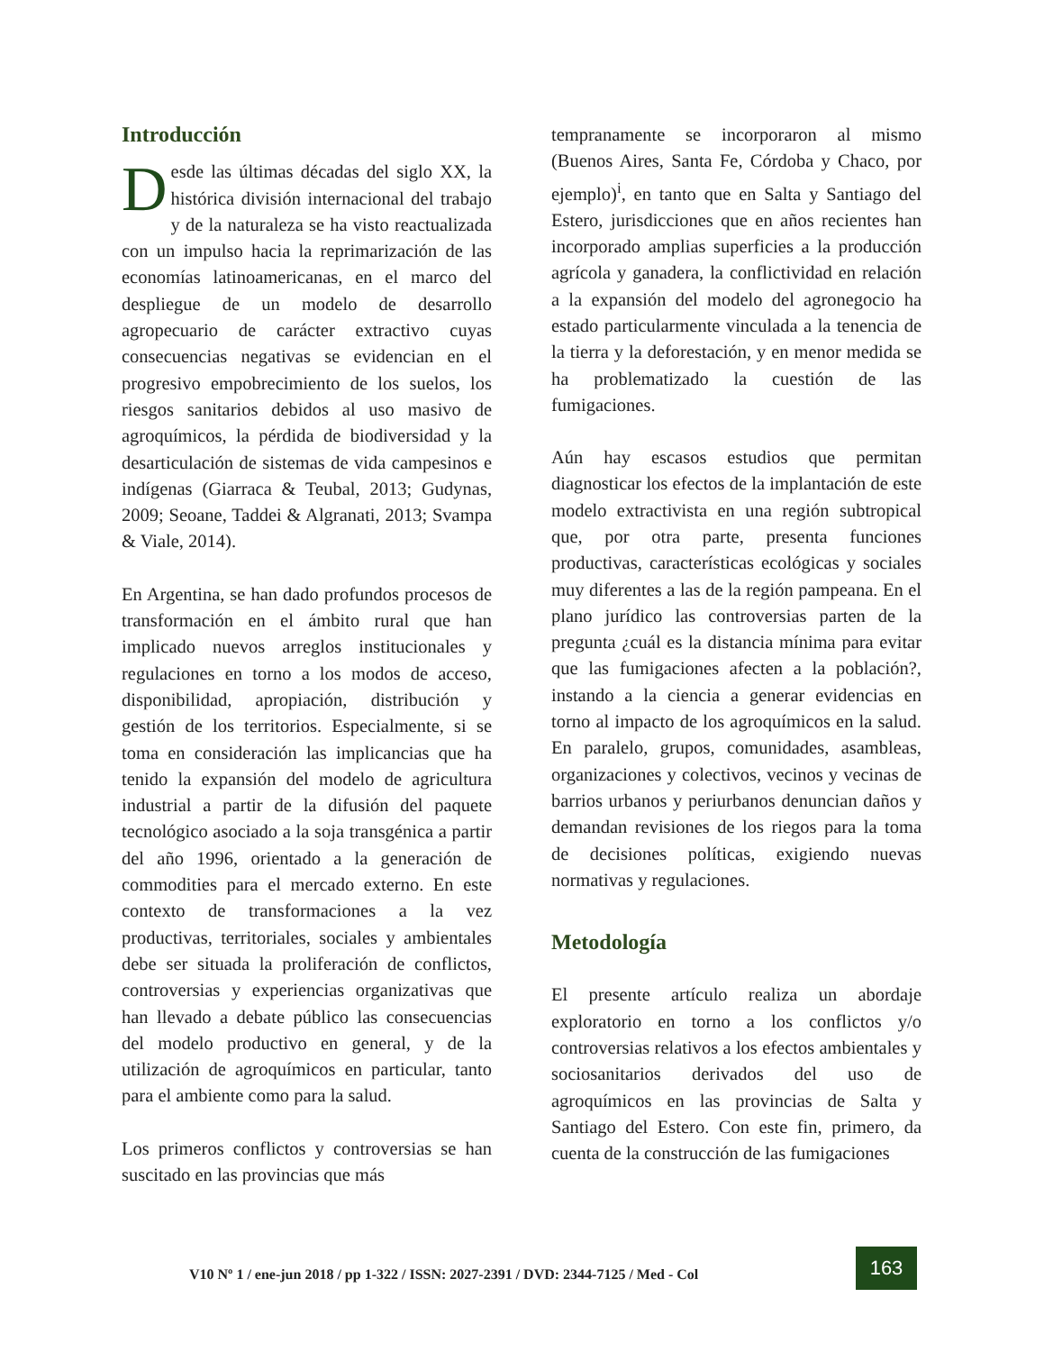Introducción
Desde las últimas décadas del siglo XX, la histórica división internacional del trabajo y de la naturaleza se ha visto reactualizada con un impulso hacia la reprimarización de las economías latinoamericanas, en el marco del despliegue de un modelo de desarrollo agropecuario de carácter extractivo cuyas consecuencias negativas se evidencian en el progresivo empobrecimiento de los suelos, los riesgos sanitarios debidos al uso masivo de agroquímicos, la pérdida de biodiversidad y la desarticulación de sistemas de vida campesinos e indígenas (Giarraca & Teubal, 2013; Gudynas, 2009; Seoane, Taddei & Algranati, 2013; Svampa & Viale, 2014).
En Argentina, se han dado profundos procesos de transformación en el ámbito rural que han implicado nuevos arreglos institucionales y regulaciones en torno a los modos de acceso, disponibilidad, apropiación, distribución y gestión de los territorios. Especialmente, si se toma en consideración las implicancias que ha tenido la expansión del modelo de agricultura industrial a partir de la difusión del paquete tecnológico asociado a la soja transgénica a partir del año 1996, orientado a la generación de commodities para el mercado externo. En este contexto de transformaciones a la vez productivas, territoriales, sociales y ambientales debe ser situada la proliferación de conflictos, controversias y experiencias organizativas que han llevado a debate público las consecuencias del modelo productivo en general, y de la utilización de agroquímicos en particular, tanto para el ambiente como para la salud.
Los primeros conflictos y controversias se han suscitado en las provincias que más
tempranamente se incorporaron al mismo (Buenos Aires, Santa Fe, Córdoba y Chaco, por ejemplo)<sup>i</sup>, en tanto que en Salta y Santiago del Estero, jurisdicciones que en años recientes han incorporado amplias superficies a la producción agrícola y ganadera, la conflictividad en relación a la expansión del modelo del agronegocio ha estado particularmente vinculada a la tenencia de la tierra y la deforestación, y en menor medida se ha problematizado la cuestión de las fumigaciones.
Aún hay escasos estudios que permitan diagnosticar los efectos de la implantación de este modelo extractivista en una región subtropical que, por otra parte, presenta funciones productivas, características ecológicas y sociales muy diferentes a las de la región pampeana. En el plano jurídico las controversias parten de la pregunta ¿cuál es la distancia mínima para evitar que las fumigaciones afecten a la población?, instando a la ciencia a generar evidencias en torno al impacto de los agroquímicos en la salud. En paralelo, grupos, comunidades, asambleas, organizaciones y colectivos, vecinos y vecinas de barrios urbanos y periurbanos denuncian daños y demandan revisiones de los riegos para la toma de decisiones políticas, exigiendo nuevas normativas y regulaciones.
Metodología
El presente artículo realiza un abordaje exploratorio en torno a los conflictos y/o controversias relativos a los efectos ambientales y sociosanitarios derivados del uso de agroquímicos en las provincias de Salta y Santiago del Estero. Con este fin, primero, da cuenta de la construcción de las fumigaciones
V10 Nº 1 / ene-jun 2018 / pp 1-322 / ISSN: 2027-2391 / DVD: 2344-7125 / Med - Col
163